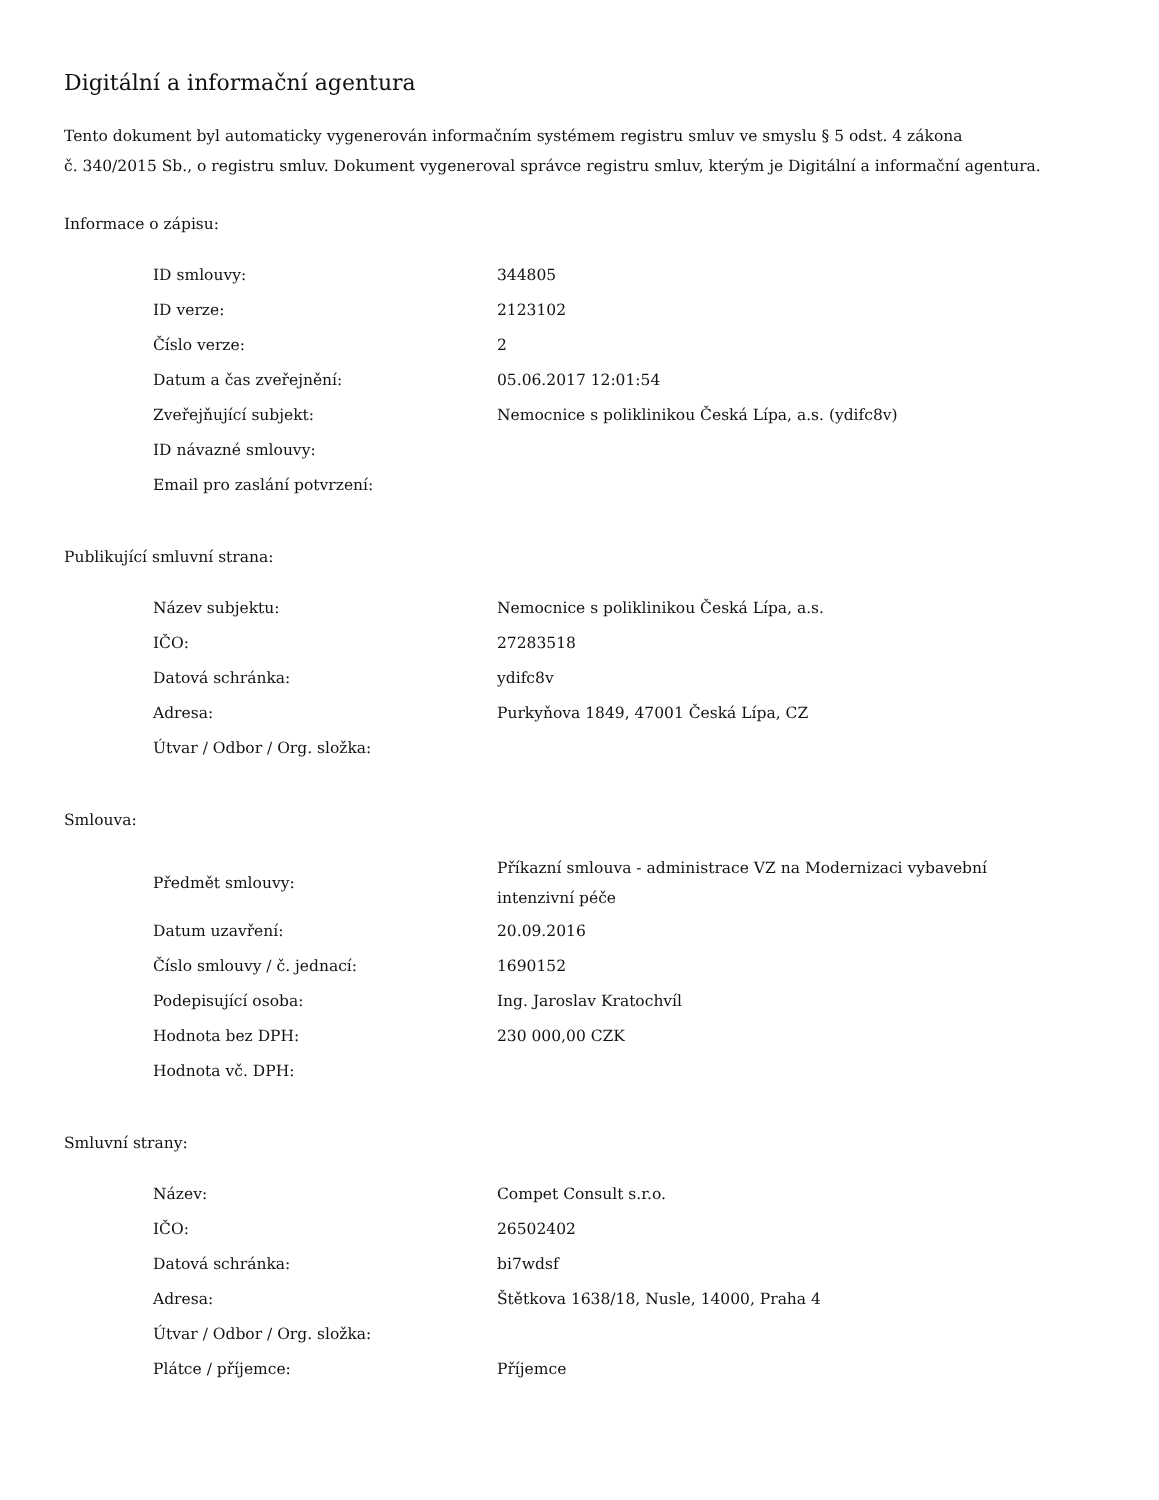Digitální a informační agentura
Tento dokument byl automaticky vygenerován informačním systémem registru smluv ve smyslu § 5 odst. 4 zákona
č. 340/2015 Sb., o registru smluv. Dokument vygeneroval správce registru smluv, kterým je Digitální a informační agentura.
Informace o zápisu:
| ID smlouvy: | 344805 |
| ID verze: | 2123102 |
| Číslo verze: | 2 |
| Datum a čas zveřejnění: | 05.06.2017 12:01:54 |
| Zveřejňující subjekt: | Nemocnice s poliklinikou Česká Lípa, a.s. (ydifc8v) |
| ID návazné smlouvy: | |
| Email pro zaslání potvrzení: | |
Publikující smluvní strana:
| Název subjektu: | Nemocnice s poliklinikou Česká Lípa, a.s. |
| IČO: | 27283518 |
| Datová schránka: | ydifc8v |
| Adresa: | Purkyňova 1849, 47001 Česká Lípa, CZ |
| Útvar / Odbor / Org. složka: | |
Smlouva:
| Předmět smlouvy: | Příkazní smlouva - administrace VZ na Modernizaci vybavební intenzivní péče |
| Datum uzavření: | 20.09.2016 |
| Číslo smlouvy / č. jednací: | 1690152 |
| Podepisující osoba: | Ing. Jaroslav Kratochvíl |
| Hodnota bez DPH: | 230 000,00 CZK |
| Hodnota vč. DPH: | |
Smluvní strany:
| Název: | Compet Consult s.r.o. |
| IČO: | 26502402 |
| Datová schránka: | bi7wdsf |
| Adresa: | Štětkova 1638/18, Nusle, 14000, Praha 4 |
| Útvar / Odbor / Org. složka: | |
| Plátce / příjemce: | Příjemce |